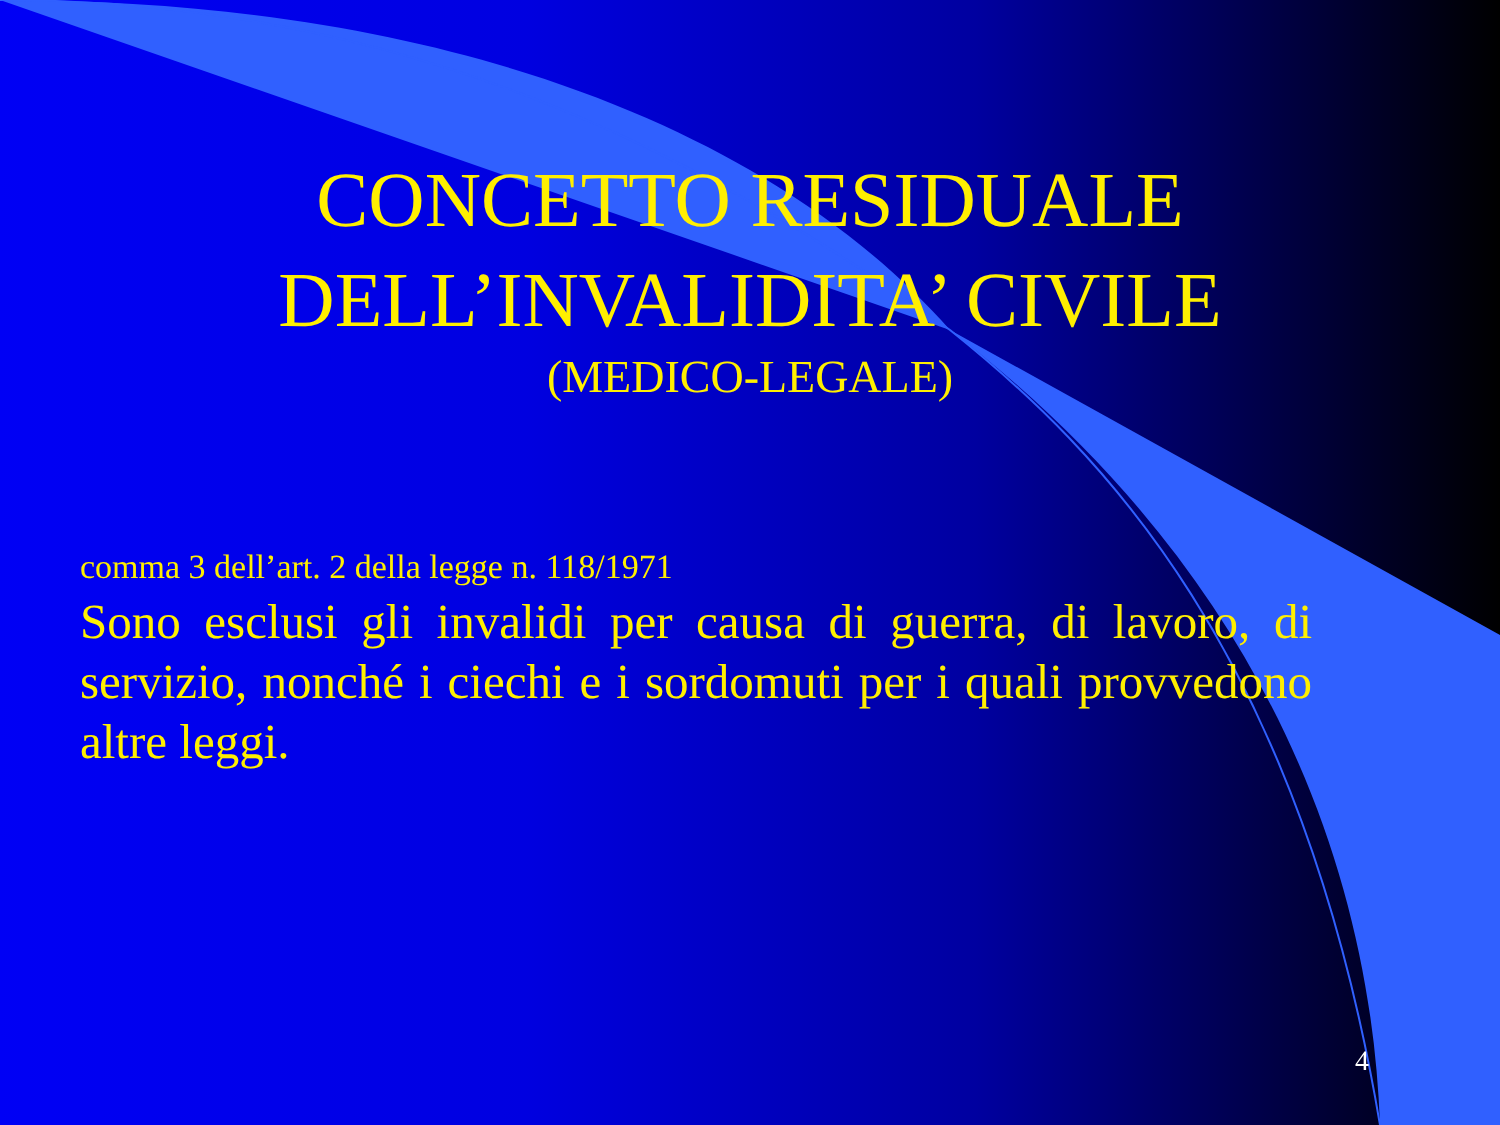CONCETTO RESIDUALE
DELL’INVALIDITA’ CIVILE
(MEDICO-LEGALE)
comma 3 dell’art. 2 della legge n. 118/1971
Sono esclusi gli invalidi per causa di guerra, di lavoro, di servizio, nonché i ciechi e i sordomuti per i quali provvedono altre leggi.
4